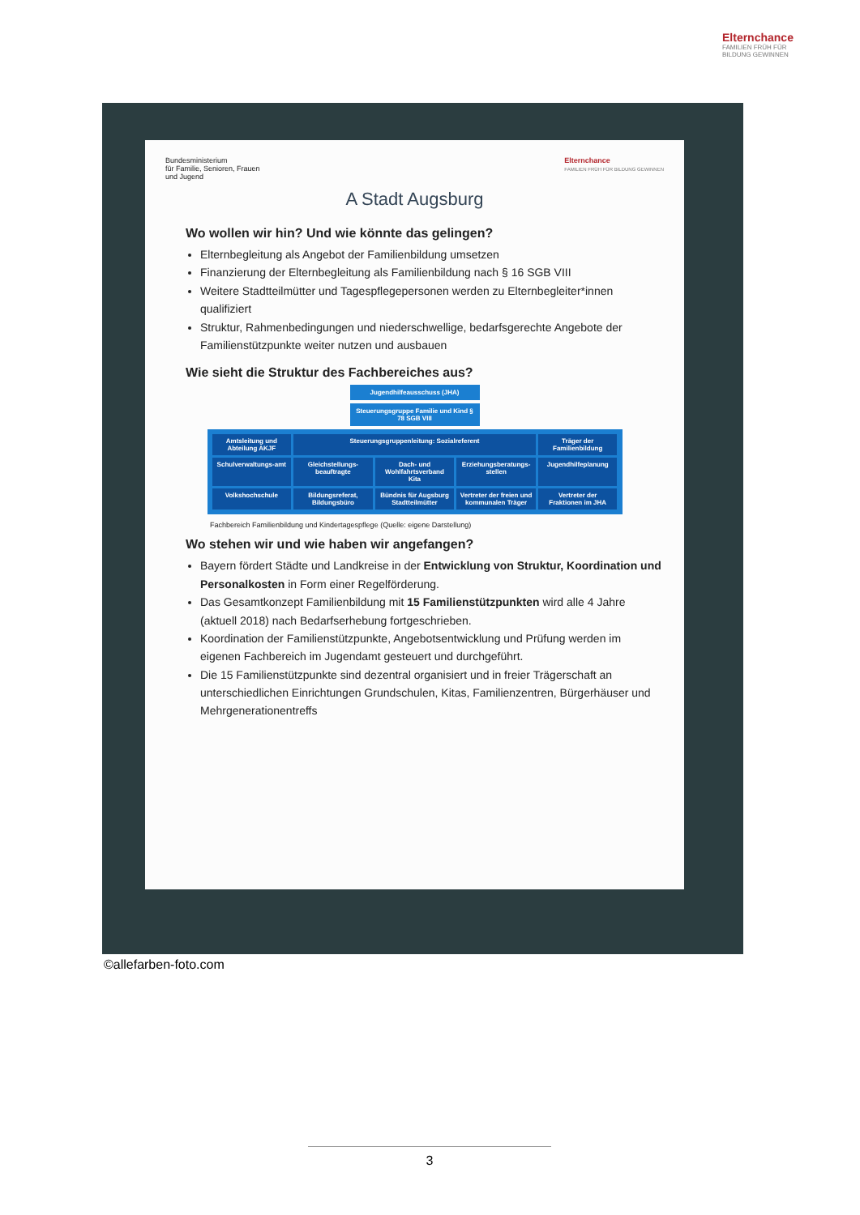Elternchance
FAMILIEN FRÜH FÜR BILDUNG GEWINNEN
Bundesministerium
für Familie, Senioren, Frauen
und Jugend
Elternchance
FAMILIEN FRÜH FÜR BILDUNG GEWINNEN
A Stadt Augsburg
Wo wollen wir hin? Und wie könnte das gelingen?
Elternbegleitung als Angebot der Familienbildung umsetzen
Finanzierung der Elternbegleitung als Familienbildung nach § 16 SGB VIII
Weitere Stadtteilmütter und Tagespflegepersonen werden zu Elternbegleiter*innen qualifiziert
Struktur, Rahmenbedingungen und niederschwellige, bedarfsgerechte Angebote der Familienstützpunkte weiter nutzen und ausbauen
Wie sieht die Struktur des Fachbereiches aus?
Jugendhilfeausschuss (JHA)
Steuerungsgruppe Familie und Kind § 78 SGB VIII
Amtsleitung und Abteilung AKJF
Steuerungsgruppenleitung: Sozialreferent
Träger der Familienbildung
Schulverwaltungs-amt
Gleichstellungs-beauftragte
Dach- und Wohlfahrtsverband Kita
Erziehungsberatungs-stellen
Jugendhilfeplanung
Volkshochschule
Bildungsreferat, Bildungsbüro
Bündnis für Augsburg Stadtteilmütter
Vertreter der freien und kommunalen Träger
Vertreter der Fraktionen im JHA
Fachbereich Familienbildung und Kindertagespflege (Quelle: eigene Darstellung)
Wo stehen wir und wie haben wir angefangen?
Bayern fördert Städte und Landkreise in der Entwicklung von Struktur, Koordination und Personalkosten in Form einer Regelförderung.
Das Gesamtkonzept Familienbildung mit 15 Familienstützpunkten wird alle 4 Jahre (aktuell 2018) nach Bedarfserhebung fortgeschrieben.
Koordination der Familienstützpunkte, Angebotsentwicklung und Prüfung werden im eigenen Fachbereich im Jugendamt gesteuert und durchgeführt.
Die 15 Familienstützpunkte sind dezentral organisiert und in freier Trägerschaft an unterschiedlichen Einrichtungen Grundschulen, Kitas, Familienzentren, Bürgerhäuser und Mehrgenerationentreffs
©allefarben-foto.com
3